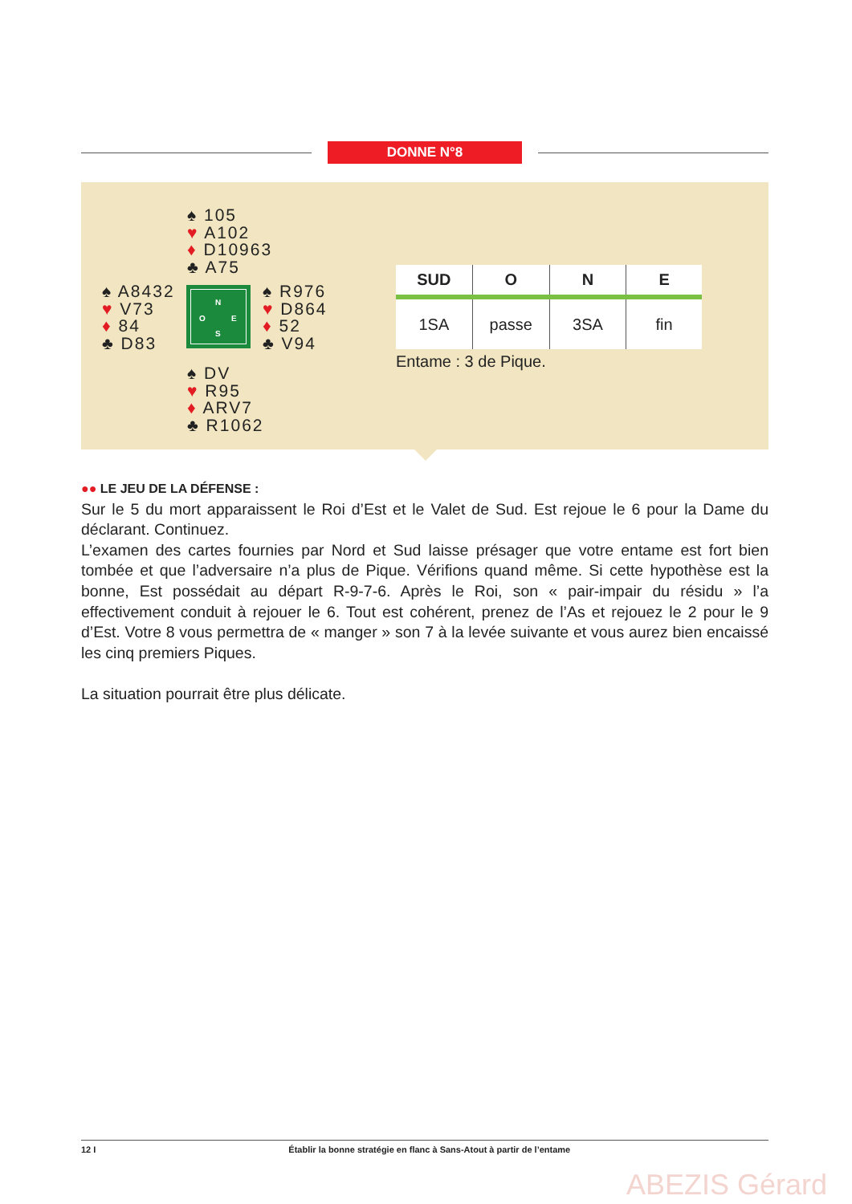DONNE N°8
♠ 105
♥ A102
♦ D10963
♣ A75
♠ A8432
♥ V73
♦ 84
♣ D83
N
O E
S
♠ R976
♥ D864
♦ 52
♣ V94
♠ DV
♥ R95
♦ ARV7
♣ R1062
| SUD | O | N | E |
| --- | --- | --- | --- |
| 1SA | passe | 3SA | fin |
Entame : 3 de Pique.
●● LE JEU DE LA DÉFENSE :
Sur le 5 du mort apparaissent le Roi d’Est et le Valet de Sud. Est rejoue le 6 pour la Dame du déclarant. Continuez.
L’examen des cartes fournies par Nord et Sud laisse présager que votre entame est fort bien tombée et que l’adversaire n’a plus de Pique. Vérifions quand même. Si cette hypothèse est la bonne, Est possédait au départ R-9-7-6. Après le Roi, son « pair-impair du résidu » l’a effectivement conduit à rejouer le 6. Tout est cohérent, prenez de l’As et rejouez le 2 pour le 9 d’Est. Votre 8 vous permettra de « manger » son 7 à la levée suivante et vous aurez bien encaissé les cinq premiers Piques.
La situation pourrait être plus délicate.
12 I Établir la bonne stratégie en flanc à Sans-Atout à partir de l’entame
ABEZIS Gérard